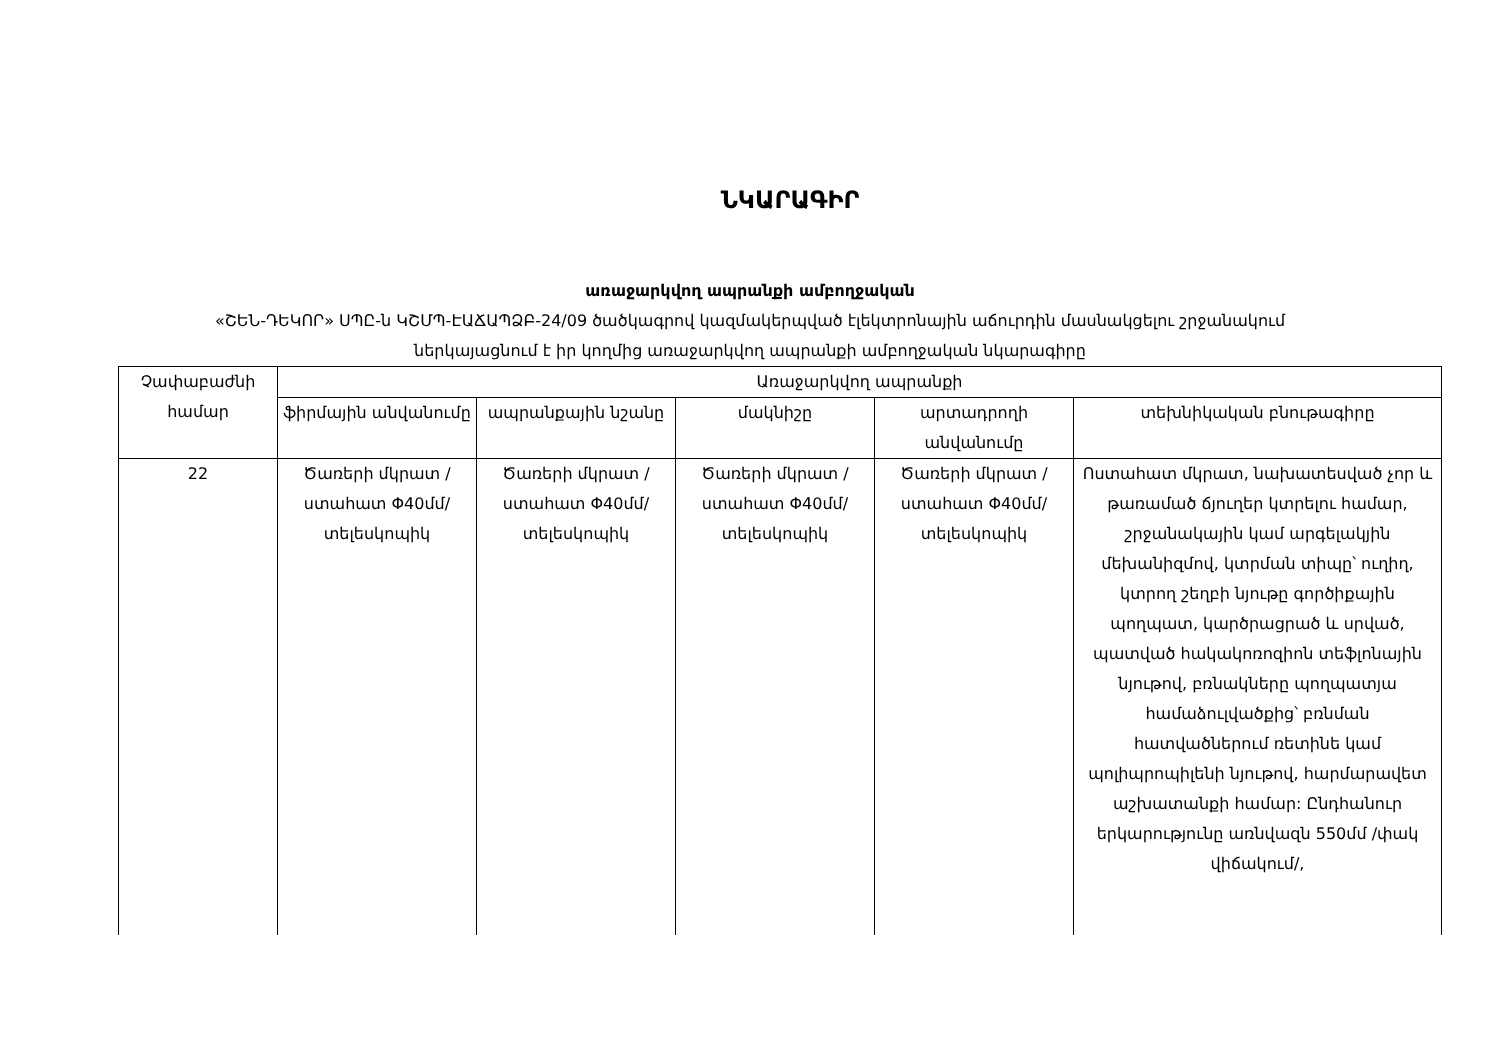ՆԿԱՐԱԳԻՐ
առաջարկվող ապրանքի ամբողջական
«ՇԵՆ-ԴԵԿՈՐ» ՍՊԸ-ն ԿՇՄՊ-ԷԱՃԱՊՁԲ-24/09 ծածկագրով կազմակերպված էլեկտրոնային աճուրդին մասնակցելու շրջանակում
ներկայացնում է իր կողմից առաջարկվող ապրանքի ամբողջական նկարագիրը
| Չափաբաժնի համար | Առաջարկվող ապրանքի | | | | |
| --- | --- | --- | --- | --- | --- |
| | ֆիրմային անվանումը | ապրանքային նշանը | մակնիշը | արտադրողի անվանումը | տեխնիկական բնութագիրը |
| 22 | Ծառերի մկրատ /ստահատ Φ40մմ/ տելեսկոպիկ | Ծառերի մկրատ /ստահատ Φ40մմ/ տելեսկոպիկ | Ծառերի մկրատ /ստահատ Φ40մմ/ տելեսկոպիկ | Ծառերի մկրատ /ստահատ Φ40մմ/ տելեսկոպիկ | Ոստահատ մկրատ, նախատեսված չոր և թառամած ճյուղեր կտրելու համար, շրջանակային կամ արգելակյին մեխանիզմով, կտրման տիպը՝ ուղիղ, կտրող շեղբի նյութը գործիքային պողպատ, կարծրացրած և սրված, պատված հակակոռոզիոն տեֆլոնային նյութով, բռնակները պողպատյա համաձուլվածքից՝ բռնման հատվածներում ռետինե կամ պոլիպրոպիլենի նյութով, հարմարավետ աշխատանքի համար: Ընդհանուր երկարությունը առնվազն 550մմ /փակ վիճակում/, |